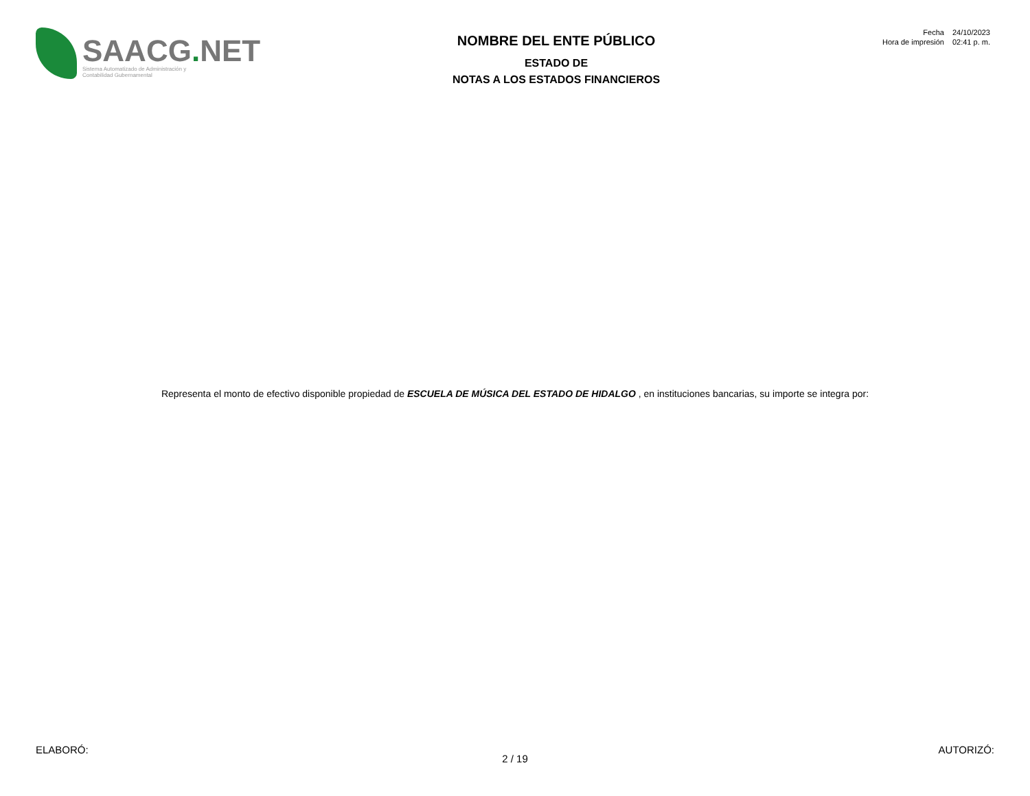SAACG. NET
Sistema Automatizado de Administración y
Contabilidad Gubernamental
NOMBRE DEL ENTE PÚBLICO
ESTADO DE
NOTAS A LOS ESTADOS FINANCIEROS
| Fecha | 24/10/2023 |
| Hora de impresión | 02:41 p. m. |
Representa el monto de efectivo disponible propiedad de ESCUELA DE MÚSICA DEL ESTADO DE HIDALGO , en instituciones bancarias, su importe se integra por:
ELABORÓ: AUTORIZÓ:
2 / 19